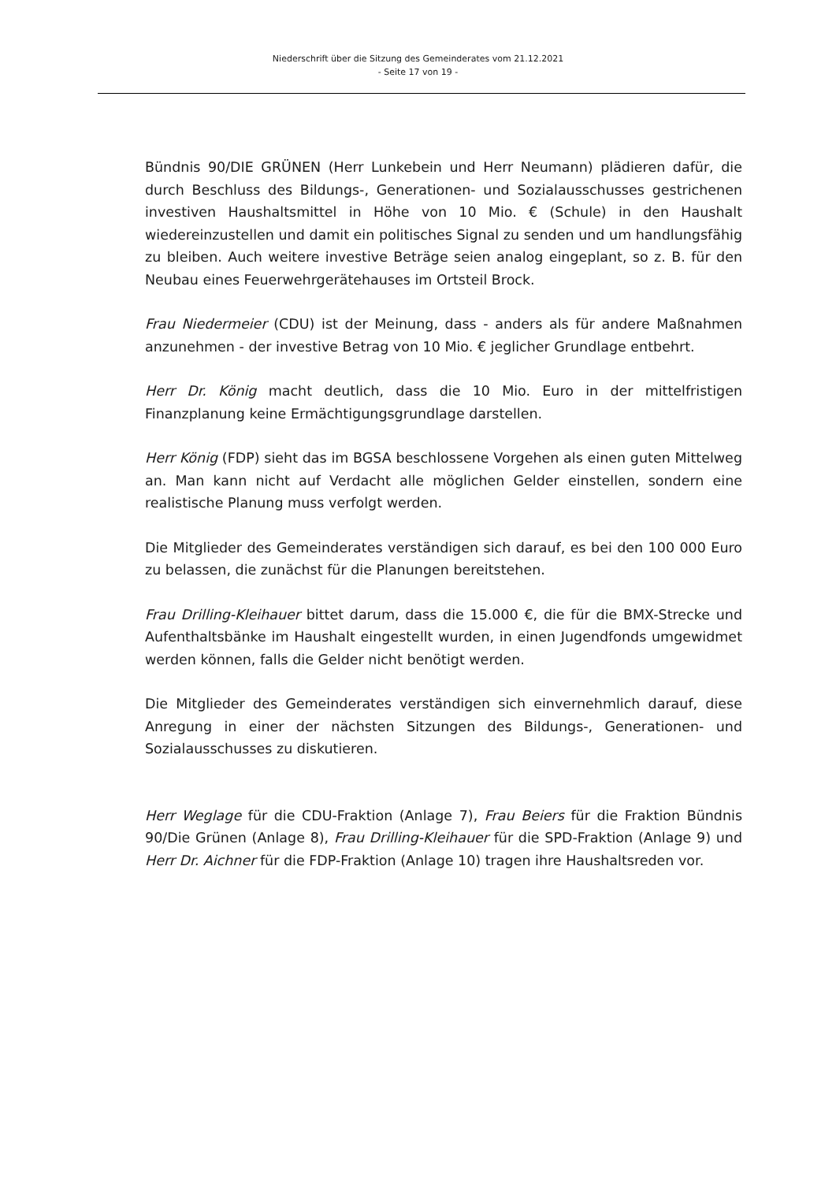Niederschrift über die Sitzung des Gemeinderates vom 21.12.2021
- Seite 17 von 19 -
Bündnis 90/DIE GRÜNEN (Herr Lunkebein und Herr Neumann) plädieren dafür, die durch Beschluss des Bildungs-, Generationen- und Sozialausschusses gestrichenen investiven Haushaltsmittel in Höhe von 10 Mio. € (Schule) in den Haushalt wiedereinzustellen und damit ein politisches Signal zu senden und um handlungsfähig zu bleiben. Auch weitere investive Beträge seien analog eingeplant, so z. B. für den Neubau eines Feuerwehrgerätehauses im Ortsteil Brock.
Frau Niedermeier (CDU) ist der Meinung, dass - anders als für andere Maßnahmen anzunehmen - der investive Betrag von 10 Mio. € jeglicher Grundlage entbehrt.
Herr Dr. König macht deutlich, dass die 10 Mio. Euro in der mittelfristigen Finanzplanung keine Ermächtigungsgrundlage darstellen.
Herr König (FDP) sieht das im BGSA beschlossene Vorgehen als einen guten Mittelweg an. Man kann nicht auf Verdacht alle möglichen Gelder einstellen, sondern eine realistische Planung muss verfolgt werden.
Die Mitglieder des Gemeinderates verständigen sich darauf, es bei den 100 000 Euro zu belassen, die zunächst für die Planungen bereitstehen.
Frau Drilling-Kleihauer bittet darum, dass die 15.000 €, die für die BMX-Strecke und Aufenthaltsbänke im Haushalt eingestellt wurden, in einen Jugendfonds umgewidmet werden können, falls die Gelder nicht benötigt werden.
Die Mitglieder des Gemeinderates verständigen sich einvernehmlich darauf, diese Anregung in einer der nächsten Sitzungen des Bildungs-, Generationen- und Sozialausschusses zu diskutieren.
Herr Weglage für die CDU-Fraktion (Anlage 7), Frau Beiers für die Fraktion Bündnis 90/Die Grünen (Anlage 8), Frau Drilling-Kleihauer für die SPD-Fraktion (Anlage 9) und Herr Dr. Aichner für die FDP-Fraktion (Anlage 10) tragen ihre Haushaltsreden vor.